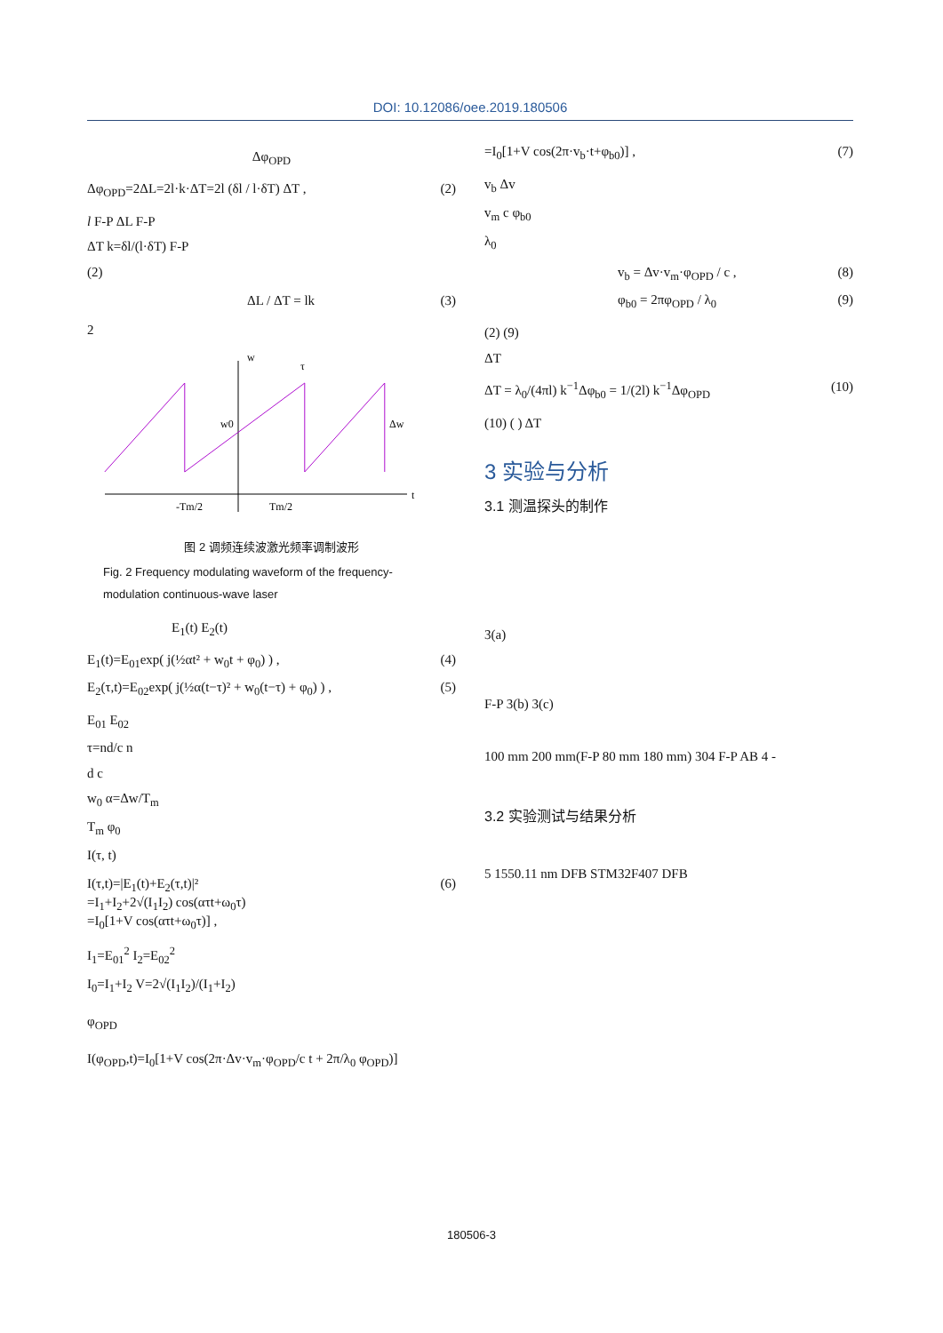DOI: 10.12086/oee.2019.180506
Δφ<sub>OPD</sub>
Δφ<sub>OPD</sub>=2ΔL=2l·k·ΔT=2l (δl / l·δT) ΔT , (2)
l F-P ΔL F-P
ΔT k=δl/(l·δT) F-P
(2)
ΔL / ΔT = lk (3)
2
w
t
-Tm/2
Tm/2
w0
Δw
τ
图 2 调频连续波激光频率调制波形
Fig. 2 Frequency modulating waveform of the frequency-modulation continuous-wave laser
E<sub>1</sub>(t) E<sub>2</sub>(t)
E<sub>1</sub>(t)=E<sub>01</sub>exp( j(½αt² + w<sub>0</sub>t + φ<sub>0</sub>) ) , (4)
E<sub>2</sub>(τ,t)=E<sub>02</sub>exp( j(½α(t−τ)² + w<sub>0</sub>(t−τ) + φ<sub>0</sub>) ) , (5)
E<sub>01</sub> E<sub>02</sub>
τ=nd/c n
d c
w<sub>0</sub> α=Δw/T<sub>m</sub>
T<sub>m</sub> φ<sub>0</sub>
I(τ, t)
I(τ,t)=|E<sub>1</sub>(t)+E<sub>2</sub>(τ,t)|²
=I<sub>1</sub>+I<sub>2</sub>+2√(I<sub>1</sub>I<sub>2</sub>) cos(ατt+ω<sub>0</sub>τ)
=I<sub>0</sub>[1+V cos(ατt+ω<sub>0</sub>τ)] , (6)
I<sub>1</sub>=E<sub>01</sub><sup>2</sup> I<sub>2</sub>=E<sub>02</sub><sup>2</sup>
I<sub>0</sub>=I<sub>1</sub>+I<sub>2</sub> V=2√(I<sub>1</sub>I<sub>2</sub>)/(I<sub>1</sub>+I<sub>2</sub>)
φ<sub>OPD</sub>
I(φ<sub>OPD</sub>,t)=I<sub>0</sub>[1+V cos(2π·Δv·v<sub>m</sub>·φ<sub>OPD</sub>/c t + 2π/λ<sub>0</sub> φ<sub>OPD</sub>)]
=I<sub>0</sub>[1+V cos(2π·v<sub>b</sub>·t+φ<sub>b0</sub>)] , (7)
v<sub>b</sub> Δv
v<sub>m</sub> c φ<sub>b0</sub>
λ<sub>0</sub>
v<sub>b</sub> = Δv·v<sub>m</sub>·φ<sub>OPD</sub> / c , (8)
φ<sub>b0</sub> = 2πφ<sub>OPD</sub> / λ<sub>0</sub> (9)
(2) (9)
ΔT
ΔT = λ<sub>0</sub>/(4πl) k<sup>−1</sup>Δφ<sub>b0</sub> = 1/(2l) k<sup>−1</sup>Δφ<sub>OPD</sub> (10)
(10) ( ) ΔT
3 实验与分析
3.1 测温探头的制作
3(a)
F-P 3(b) 3(c)
100 mm 200 mm(F-P 80 mm 180 mm) 304 F-P AB 4 -
3.2 实验测试与结果分析
5 1550.11 nm DFB STM32F407 DFB
180506-3